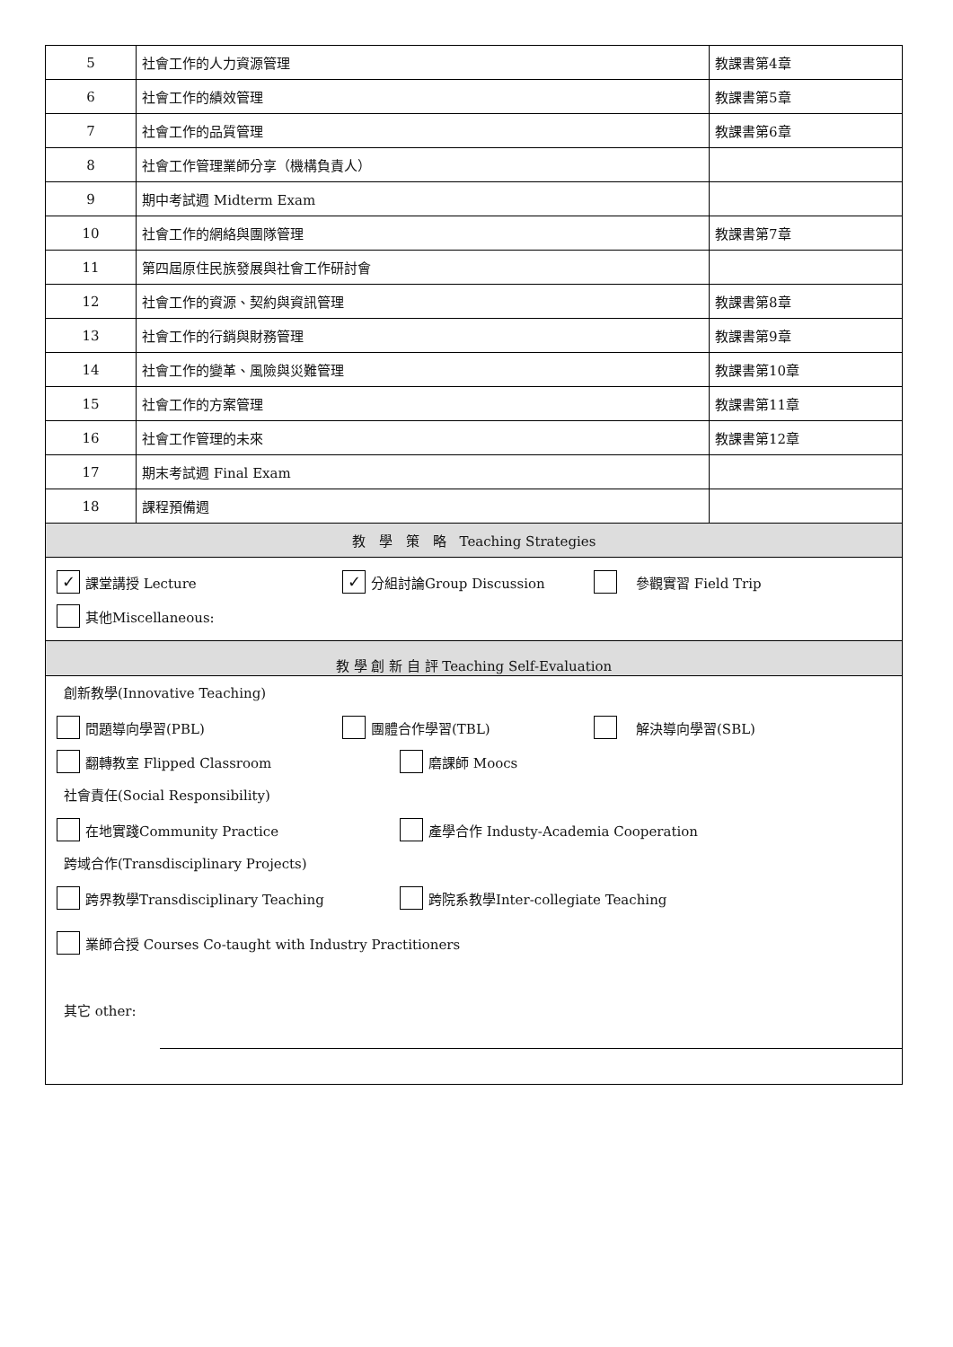| 5 | 社會工作的人力資源管理 | 教課書第4章 |
| 6 | 社會工作的績效管理 | 教課書第5章 |
| 7 | 社會工作的品質管理 | 教課書第6章 |
| 8 | 社會工作管理業師分享（機構負責人） | |
| 9 | 期中考試週 Midterm Exam | |
| 10 | 社會工作的網絡與團隊管理 | 教課書第7章 |
| 11 | 第四屆原住民族發展與社會工作研討會 | |
| 12 | 社會工作的資源、契約與資訊管理 | 教課書第8章 |
| 13 | 社會工作的行銷與財務管理 | 教課書第9章 |
| 14 | 社會工作的變革、風險與災難管理 | 教課書第10章 |
| 15 | 社會工作的方案管理 | 教課書第11章 |
| 16 | 社會工作管理的未來 | 教課書第12章 |
| 17 | 期末考試週 Final Exam | |
| 18 | 課程預備週 | |
| 教 學 策 略 Teaching Strategies | | |
✓ 課堂講授 Lecture ✓ 分組討論Group Discussion　參觀實習 Field Trip
其他Miscellaneous:
教 學 創 新 自 評 Teaching Self-Evaluation
創新教學(Innovative Teaching)
問題導向學習(PBL) 團體合作學習(TBL)　解決導向學習(SBL)
翻轉教室 Flipped Classroom 磨課師 Moocs
社會責任(Social Responsibility)
在地實踐Community Practice 產學合作 Industy-Academia Cooperation
跨域合作(Transdisciplinary Projects)
跨界教學Transdisciplinary Teaching 跨院系教學Inter-collegiate Teaching
業師合授 Courses Co-taught with Industry Practitioners
其它 other: